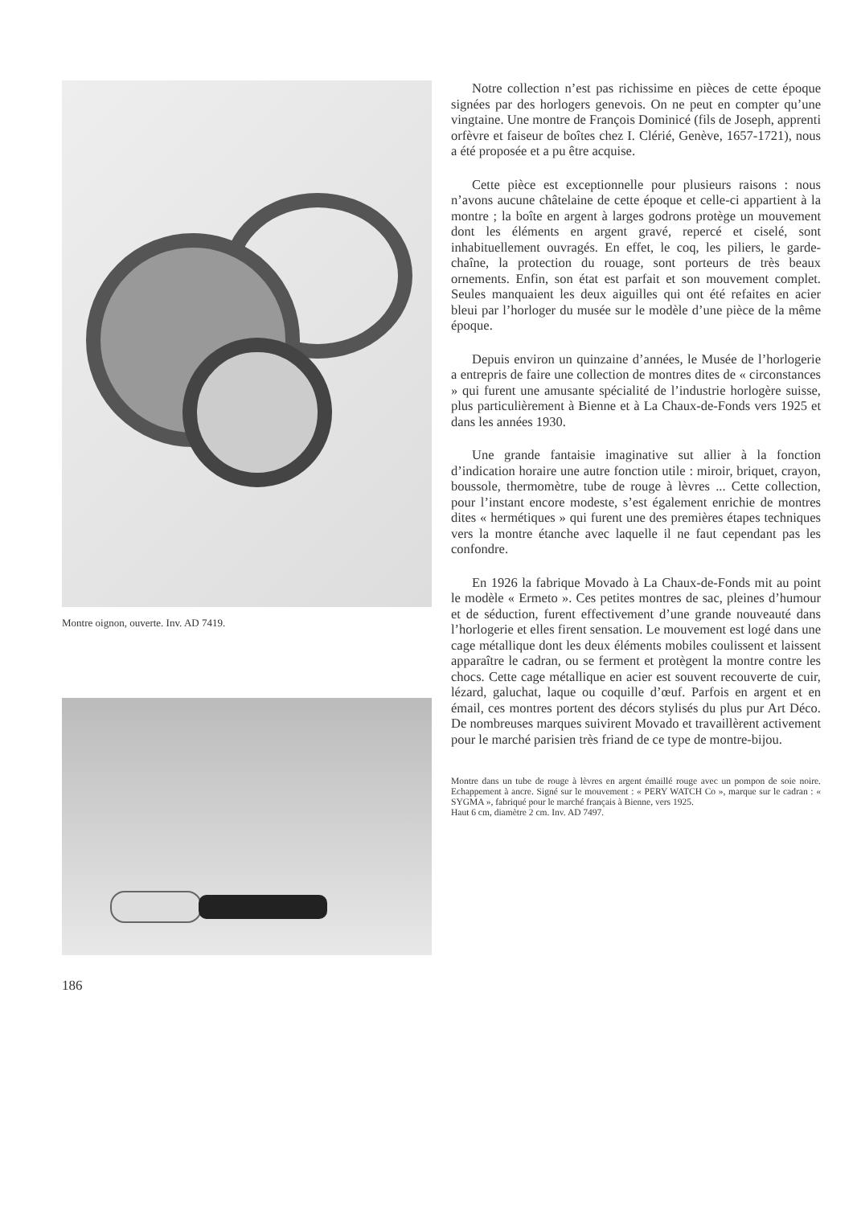Montre oignon, ouverte. Inv. AD 7419.
Notre collection n’est pas richissime en pièces de cette époque signées par des horlogers genevois. On ne peut en compter qu’une vingtaine. Une montre de François Dominicé (fils de Joseph, apprenti orfèvre et faiseur de boîtes chez I. Clérié, Genève, 1657-1721), nous a été proposée et a pu être acquise.
Cette pièce est exceptionnelle pour plusieurs raisons : nous n’avons aucune châtelaine de cette époque et celle-ci appartient à la montre ; la boîte en argent à larges godrons protège un mouvement dont les éléments en argent gravé, repercé et ciselé, sont inhabituellement ouvragés. En effet, le coq, les piliers, le garde-chaîne, la protection du rouage, sont porteurs de très beaux ornements. Enfin, son état est parfait et son mouvement complet. Seules manquaient les deux aiguilles qui ont été refaites en acier bleui par l’horloger du musée sur le modèle d’une pièce de la même époque.
Depuis environ un quinzaine d’années, le Musée de l’horlogerie a entrepris de faire une collection de montres dites de « circonstances » qui furent une amusante spécialité de l’industrie horlogère suisse, plus particulièrement à Bienne et à La Chaux-de-Fonds vers 1925 et dans les années 1930.
Une grande fantaisie imaginative sut allier à la fonction d’indication horaire une autre fonction utile : miroir, briquet, crayon, boussole, thermomètre, tube de rouge à lèvres ... Cette collection, pour l’instant encore modeste, s’est également enrichie de montres dites « hermétiques » qui furent une des premières étapes techniques vers la montre étanche avec laquelle il ne faut cependant pas les confondre.
En 1926 la fabrique Movado à La Chaux-de-Fonds mit au point le modèle « Ermeto ». Ces petites montres de sac, pleines d’humour et de séduction, furent effectivement d’une grande nouveauté dans l’horlogerie et elles firent sensation. Le mouvement est logé dans une cage métallique dont les deux éléments mobiles coulissent et laissent apparaître le cadran, ou se ferment et protègent la montre contre les chocs. Cette cage métallique en acier est souvent recouverte de cuir, lézard, galuchat, laque ou coquille d’œuf. Parfois en argent et en émail, ces montres portent des décors stylisés du plus pur Art Déco. De nombreuses marques suivirent Movado et travaillèrent activement pour le marché parisien très friand de ce type de montre-bijou.
Montre dans un tube de rouge à lèvres en argent émaillé rouge avec un pompon de soie noire. Echappement à ancre. Signé sur le mouvement : « PERY WATCH Co », marque sur le cadran : « SYGMA », fabriqué pour le marché français à Bienne, vers 1925.
Haut 6 cm, diamètre 2 cm. Inv. AD 7497.
186